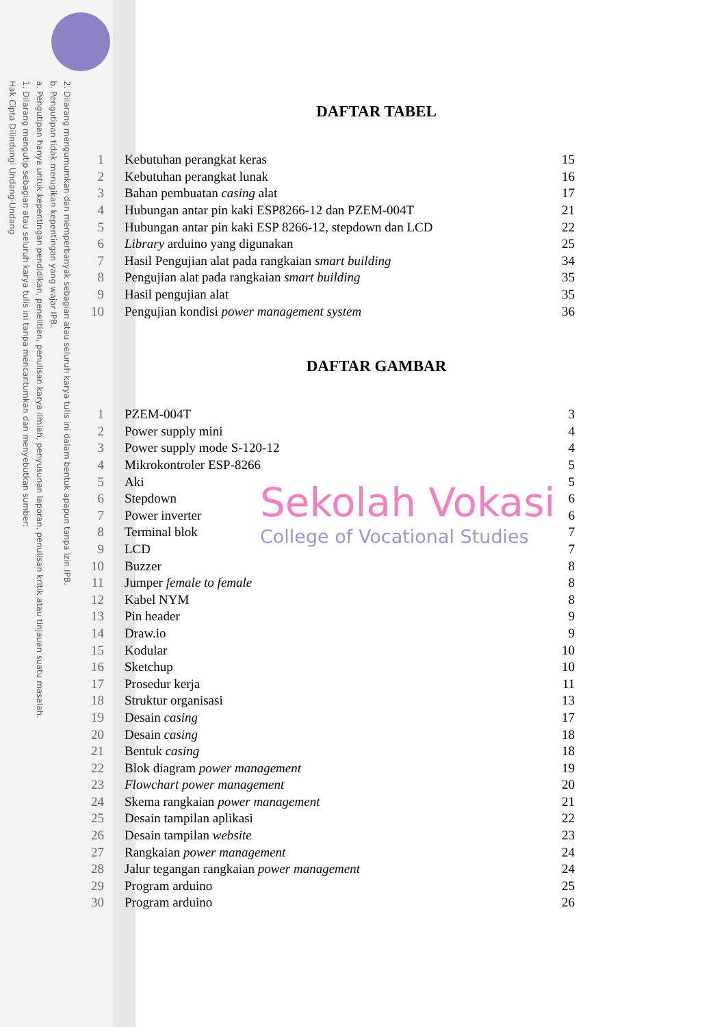2. Dilarang mengumumkan dan memperbanyak sebagian atau seluruh karya tulis ini dalam bentuk apapun tanpa izin IPB.
b. Pengutipan tidak merugikan kepentingan yang wajar IPB.
a. Pengutipan hanya untuk kepentingan pendidikan, penelitian, penulisan karya ilmiah, penyusunan laporan, penulisan kritik atau tinjauan suatu masalah.
1. Dilarang mengutip sebagian atau seluruh karya tulis ini tanpa mencantumkan dan menyebutkan sumber:
Hak Cipta Dilindungi Undang-Undang
DAFTAR TABEL
| 1 | Kebutuhan perangkat keras | 15 |
| 2 | Kebutuhan perangkat lunak | 16 |
| 3 | Bahan pembuatan casing alat | 17 |
| 4 | Hubungan antar pin kaki ESP8266-12 dan PZEM-004T | 21 |
| 5 | Hubungan antar pin kaki ESP 8266-12, stepdown dan LCD | 22 |
| 6 | Library arduino yang digunakan | 25 |
| 7 | Hasil Pengujian alat pada rangkaian smart building | 34 |
| 8 | Pengujian alat pada rangkaian smart building | 35 |
| 9 | Hasil pengujian alat | 35 |
| 10 | Pengujian kondisi power management system | 36 |
DAFTAR GAMBAR
| 1 | PZEM-004T | 3 |
| 2 | Power supply mini | 4 |
| 3 | Power supply mode S-120-12 | 4 |
| 4 | Mikrokontroler ESP-8266 | 5 |
| 5 | Aki | 5 |
| 6 | Stepdown | 6 |
| 7 | Power inverter | 6 |
| 8 | Terminal blok | 7 |
| 9 | LCD | 7 |
| 10 | Buzzer | 8 |
| 11 | Jumper female to female | 8 |
| 12 | Kabel NYM | 8 |
| 13 | Pin header | 9 |
| 14 | Draw.io | 9 |
| 15 | Kodular | 10 |
| 16 | Sketchup | 10 |
| 17 | Prosedur kerja | 11 |
| 18 | Struktur organisasi | 13 |
| 19 | Desain casing | 17 |
| 20 | Desain casing | 18 |
| 21 | Bentuk casing | 18 |
| 22 | Blok diagram power management | 19 |
| 23 | Flowchart power management | 20 |
| 24 | Skema rangkaian power management | 21 |
| 25 | Desain tampilan aplikasi | 22 |
| 26 | Desain tampilan website | 23 |
| 27 | Rangkaian power management | 24 |
| 28 | Jalur tegangan rangkaian power management | 24 |
| 29 | Program arduino | 25 |
| 30 | Program arduino | 26 |
Sekolah Vokasi
College of Vocational Studies